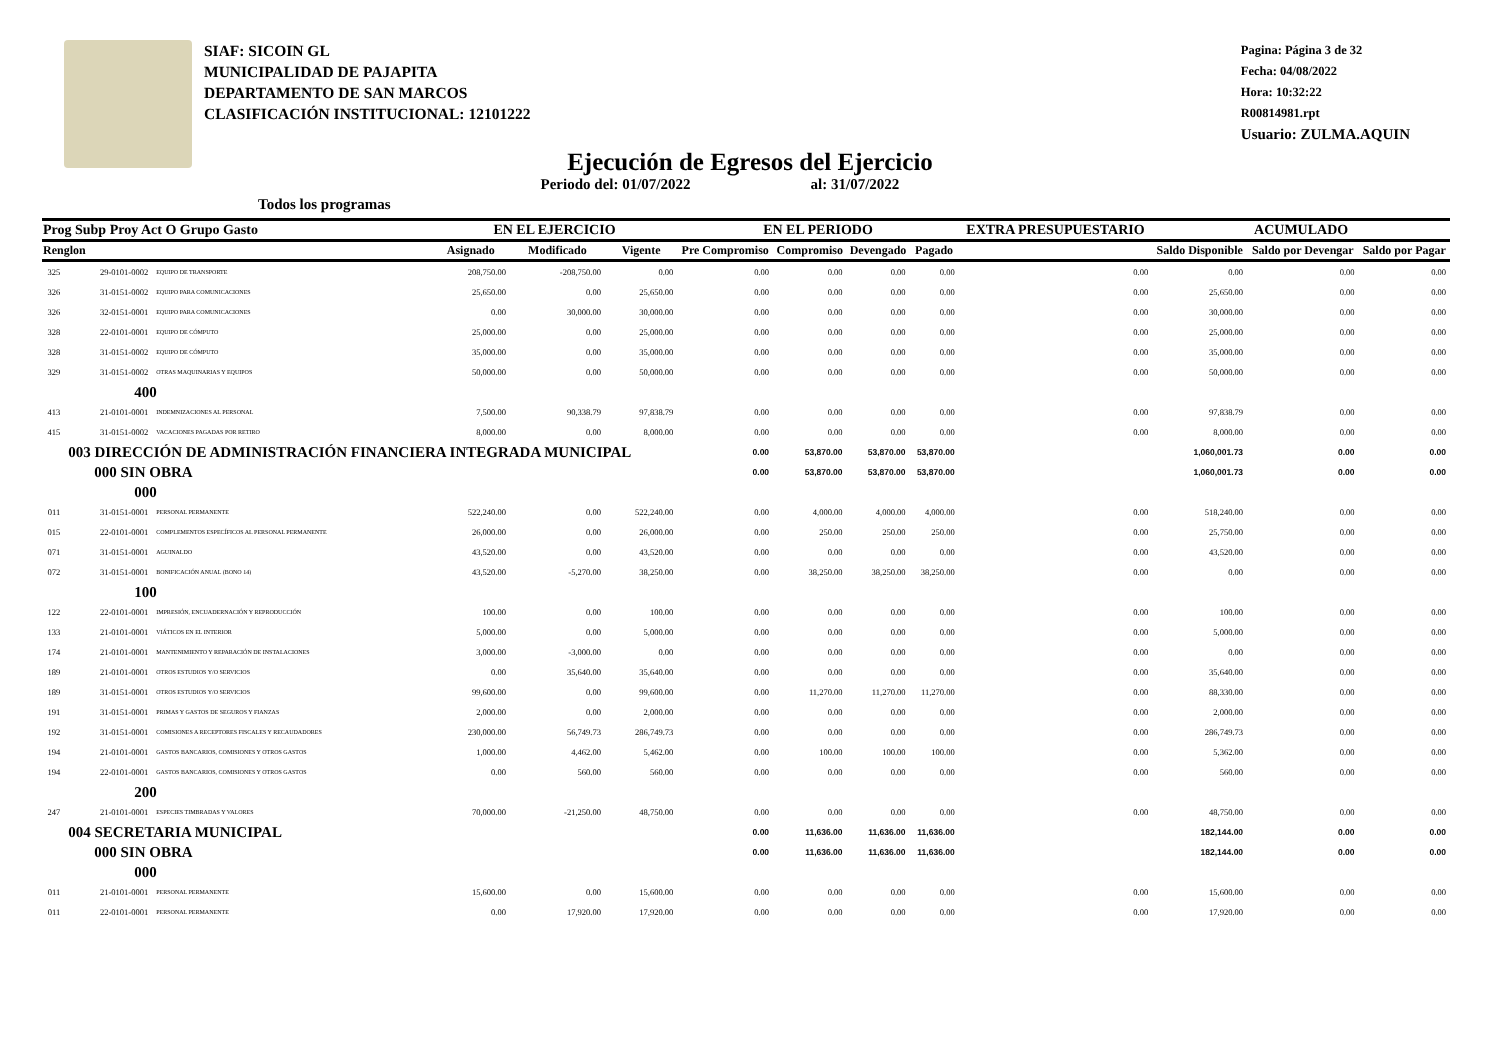SIAF: SICOIN GL
MUNICIPALIDAD DE PAJAPITA
DEPARTAMENTO DE SAN MARCOS
CLASIFICACIÓN INSTITUCIONAL: 12101222
Pagina: Página 3 de 32
Fecha: 04/08/2022
Hora: 10:32:22
R00814981.rpt
Usuario: ZULMA.AQUIN
Ejecución de Egresos del Ejercicio
Todos los programas Periodo del: 01/07/2022 al: 31/07/2022
| Prog Subp Proy Act O Grupo Gasto | | | EN EL EJERCICIO | | | EN EL PERIODO | | | | EXTRA PRESUPUESTARIO | ACUMULADO | | |
| --- | --- | --- | --- | --- | --- | --- | --- | --- | --- | --- | --- | --- | --- |
| Renglon | | | Asignado | Modificado | Vigente | Pre Compromiso | Compromiso | Devengado | Pagado | | Saldo Disponible | Saldo por Devengar | Saldo por Pagar |
| 325 | 29-0101-0002 | EQUIPO DE TRANSPORTE | 208,750.00 | -208,750.00 | 0.00 | 0.00 | 0.00 | 0.00 | 0.00 | 0.00 | 0.00 | 0.00 | 0.00 |
| 326 | 31-0151-0002 | EQUIPO PARA COMUNICACIONES | 25,650.00 | 0.00 | 25,650.00 | 0.00 | 0.00 | 0.00 | 0.00 | 0.00 | 25,650.00 | 0.00 | 0.00 |
| 326 | 32-0151-0001 | EQUIPO PARA COMUNICACIONES | 0.00 | 30,000.00 | 30,000.00 | 0.00 | 0.00 | 0.00 | 0.00 | 0.00 | 30,000.00 | 0.00 | 0.00 |
| 328 | 22-0101-0001 | EQUIPO DE CÓMPUTO | 25,000.00 | 0.00 | 25,000.00 | 0.00 | 0.00 | 0.00 | 0.00 | 0.00 | 25,000.00 | 0.00 | 0.00 |
| 328 | 31-0151-0002 | EQUIPO DE CÓMPUTO | 35,000.00 | 0.00 | 35,000.00 | 0.00 | 0.00 | 0.00 | 0.00 | 0.00 | 35,000.00 | 0.00 | 0.00 |
| 329 | 31-0151-0002 | OTRAS MAQUINARIAS Y EQUIPOS | 50,000.00 | 0.00 | 50,000.00 | 0.00 | 0.00 | 0.00 | 0.00 | 0.00 | 50,000.00 | 0.00 | 0.00 |
| | 400 | | | | | | | | | | | | |
| 413 | 21-0101-0001 | INDEMNIZACIONES AL PERSONAL | 7,500.00 | 90,338.79 | 97,838.79 | 0.00 | 0.00 | 0.00 | 0.00 | 0.00 | 97,838.79 | 0.00 | 0.00 |
| 415 | 31-0151-0002 | VACACIONES PAGADAS POR RETIRO | 8,000.00 | 0.00 | 8,000.00 | 0.00 | 0.00 | 0.00 | 0.00 | 0.00 | 8,000.00 | 0.00 | 0.00 |
| | 003 DIRECCIÓN DE ADMINISTRACIÓN FINANCIERA INTEGRADA MUNICIPAL | | | | | 0.00 | 53,870.00 | 53,870.00 | 53,870.00 | | 1,060,001.73 | 0.00 | 0.00 |
| | 000 SIN OBRA | | | | | 0.00 | 53,870.00 | 53,870.00 | 53,870.00 | | 1,060,001.73 | 0.00 | 0.00 |
| | 000 | | | | | | | | | | | | |
| 011 | 31-0151-0001 | PERSONAL PERMANENTE | 522,240.00 | 0.00 | 522,240.00 | 0.00 | 4,000.00 | 4,000.00 | 4,000.00 | 0.00 | 518,240.00 | 0.00 | 0.00 |
| 015 | 22-0101-0001 | COMPLEMENTOS ESPECÍFICOS AL PERSONAL PERMANENTE | 26,000.00 | 0.00 | 26,000.00 | 0.00 | 250.00 | 250.00 | 250.00 | 0.00 | 25,750.00 | 0.00 | 0.00 |
| 071 | 31-0151-0001 | AGUINALDO | 43,520.00 | 0.00 | 43,520.00 | 0.00 | 0.00 | 0.00 | 0.00 | 0.00 | 43,520.00 | 0.00 | 0.00 |
| 072 | 31-0151-0001 | BONIFICACIÓN ANUAL (BONO 14) | 43,520.00 | -5,270.00 | 38,250.00 | 0.00 | 38,250.00 | 38,250.00 | 38,250.00 | 0.00 | 0.00 | 0.00 | 0.00 |
| | 100 | | | | | | | | | | | | |
| 122 | 22-0101-0001 | IMPRESIÓN, ENCUADERNACIÓN Y REPRODUCCIÓN | 100.00 | 0.00 | 100.00 | 0.00 | 0.00 | 0.00 | 0.00 | 0.00 | 100.00 | 0.00 | 0.00 |
| 133 | 21-0101-0001 | VIÁTICOS EN EL INTERIOR | 5,000.00 | 0.00 | 5,000.00 | 0.00 | 0.00 | 0.00 | 0.00 | 0.00 | 5,000.00 | 0.00 | 0.00 |
| 174 | 21-0101-0001 | MANTENIMIENTO Y REPARACIÓN DE INSTALACIONES | 3,000.00 | -3,000.00 | 0.00 | 0.00 | 0.00 | 0.00 | 0.00 | 0.00 | 0.00 | 0.00 | 0.00 |
| 189 | 21-0101-0001 | OTROS ESTUDIOS Y/O SERVICIOS | 0.00 | 35,640.00 | 35,640.00 | 0.00 | 0.00 | 0.00 | 0.00 | 0.00 | 35,640.00 | 0.00 | 0.00 |
| 189 | 31-0151-0001 | OTROS ESTUDIOS Y/O SERVICIOS | 99,600.00 | 0.00 | 99,600.00 | 0.00 | 11,270.00 | 11,270.00 | 11,270.00 | 0.00 | 88,330.00 | 0.00 | 0.00 |
| 191 | 31-0151-0001 | PRIMAS Y GASTOS DE SEGUROS Y FIANZAS | 2,000.00 | 0.00 | 2,000.00 | 0.00 | 0.00 | 0.00 | 0.00 | 0.00 | 2,000.00 | 0.00 | 0.00 |
| 192 | 31-0151-0001 | COMISIONES A RECEPTORES FISCALES Y RECAUDADORES | 230,000.00 | 56,749.73 | 286,749.73 | 0.00 | 0.00 | 0.00 | 0.00 | 0.00 | 286,749.73 | 0.00 | 0.00 |
| 194 | 21-0101-0001 | GASTOS BANCARIOS, COMISIONES Y OTROS GASTOS | 1,000.00 | 4,462.00 | 5,462.00 | 0.00 | 100.00 | 100.00 | 100.00 | 0.00 | 5,362.00 | 0.00 | 0.00 |
| 194 | 22-0101-0001 | GASTOS BANCARIOS, COMISIONES Y OTROS GASTOS | 0.00 | 560.00 | 560.00 | 0.00 | 0.00 | 0.00 | 0.00 | 0.00 | 560.00 | 0.00 | 0.00 |
| | 200 | | | | | | | | | | | | |
| 247 | 21-0101-0001 | ESPECIES TIMBRADAS Y VALORES | 70,000.00 | -21,250.00 | 48,750.00 | 0.00 | 0.00 | 0.00 | 0.00 | 0.00 | 48,750.00 | 0.00 | 0.00 |
| | 004 SECRETARIA MUNICIPAL | | | | | 0.00 | 11,636.00 | 11,636.00 | 11,636.00 | | 182,144.00 | 0.00 | 0.00 |
| | 000 SIN OBRA | | | | | 0.00 | 11,636.00 | 11,636.00 | 11,636.00 | | 182,144.00 | 0.00 | 0.00 |
| | 000 | | | | | | | | | | | | |
| 011 | 21-0101-0001 | PERSONAL PERMANENTE | 15,600.00 | 0.00 | 15,600.00 | 0.00 | 0.00 | 0.00 | 0.00 | 0.00 | 15,600.00 | 0.00 | 0.00 |
| 011 | 22-0101-0001 | PERSONAL PERMANENTE | 0.00 | 17,920.00 | 17,920.00 | 0.00 | 0.00 | 0.00 | 0.00 | 0.00 | 17,920.00 | 0.00 | 0.00 |